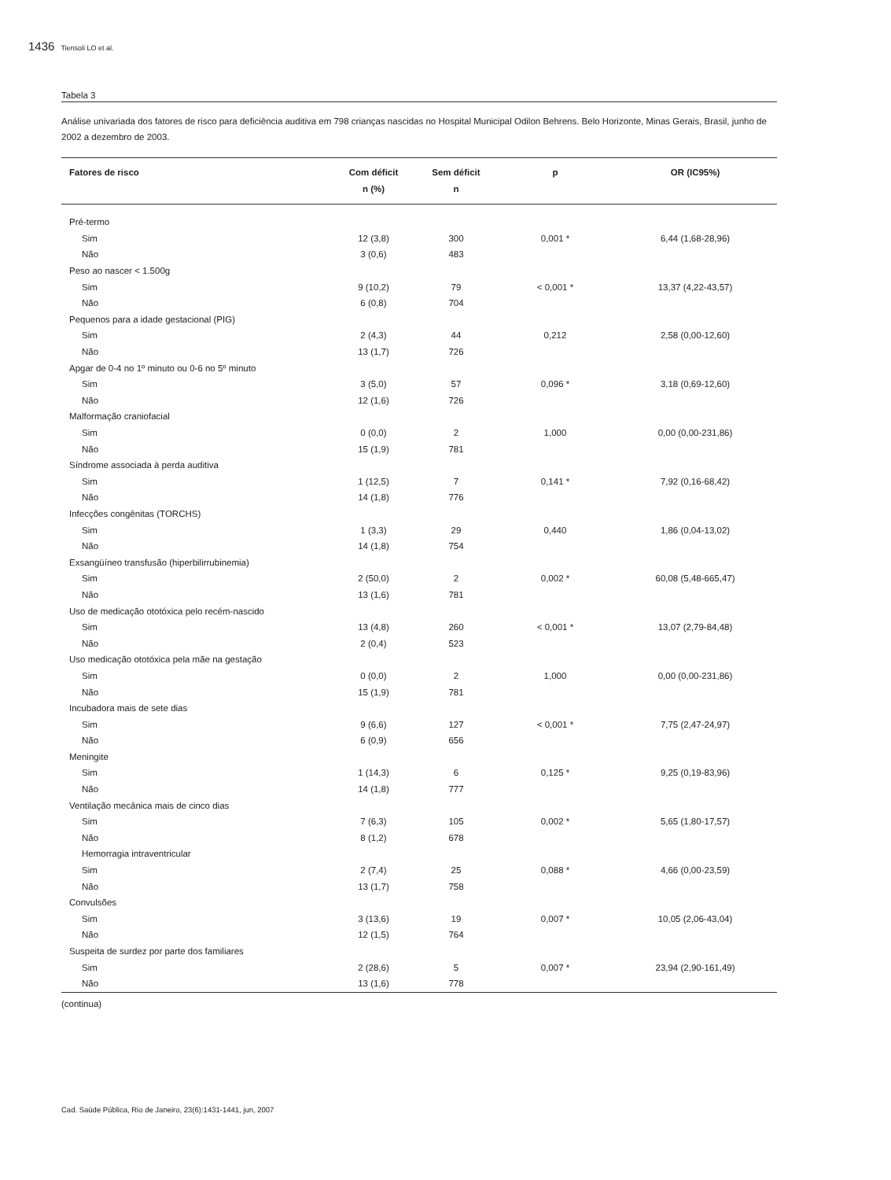1436 Tiensoli LO et al.
Tabela 3
Análise univariada dos fatores de risco para deficiência auditiva em 798 crianças nascidas no Hospital Municipal Odilon Behrens. Belo Horizonte, Minas Gerais, Brasil, junho de 2002 a dezembro de 2003.
| Fatores de risco | Com déficit n (%) | Sem déficit n | p | OR (IC95%) |
| --- | --- | --- | --- | --- |
| Pré-termo | | | | |
| Sim | 12 (3,8) | 300 | 0,001 * | 6,44 (1,68-28,96) |
| Não | 3 (0,6) | 483 | | |
| Peso ao nascer < 1.500g | | | | |
| Sim | 9 (10,2) | 79 | < 0,001 * | 13,37 (4,22-43,57) |
| Não | 6 (0,8) | 704 | | |
| Pequenos para a idade gestacional (PIG) | | | | |
| Sim | 2 (4,3) | 44 | 0,212 | 2,58 (0,00-12,60) |
| Não | 13 (1,7) | 726 | | |
| Apgar de 0-4 no 1º minuto ou 0-6 no 5º minuto | | | | |
| Sim | 3 (5,0) | 57 | 0,096 * | 3,18 (0,69-12,60) |
| Não | 12 (1,6) | 726 | | |
| Malformação craniofacial | | | | |
| Sim | 0 (0,0) | 2 | 1,000 | 0,00 (0,00-231,86) |
| Não | 15 (1,9) | 781 | | |
| Síndrome associada à perda auditiva | | | | |
| Sim | 1 (12,5) | 7 | 0,141 * | 7,92 (0,16-68,42) |
| Não | 14 (1,8) | 776 | | |
| Infecções congênitas (TORCHS) | | | | |
| Sim | 1 (3,3) | 29 | 0,440 | 1,86 (0,04-13,02) |
| Não | 14 (1,8) | 754 | | |
| Exsangüíneo transfusão (hiperbilirrubinemia) | | | | |
| Sim | 2 (50,0) | 2 | 0,002 * | 60,08 (5,48-665,47) |
| Não | 13 (1,6) | 781 | | |
| Uso de medicação ototóxica pelo recém-nascido | | | | |
| Sim | 13 (4,8) | 260 | < 0,001 * | 13,07 (2,79-84,48) |
| Não | 2 (0,4) | 523 | | |
| Uso medicação ototóxica pela mãe na gestação | | | | |
| Sim | 0 (0,0) | 2 | 1,000 | 0,00 (0,00-231,86) |
| Não | 15 (1,9) | 781 | | |
| Incubadora mais de sete dias | | | | |
| Sim | 9 (6,6) | 127 | < 0,001 * | 7,75 (2,47-24,97) |
| Não | 6 (0,9) | 656 | | |
| Meningite | | | | |
| Sim | 1 (14,3) | 6 | 0,125 * | 9,25 (0,19-83,96) |
| Não | 14 (1,8) | 777 | | |
| Ventilação mecânica mais de cinco dias | | | | |
| Sim | 7 (6,3) | 105 | 0,002 * | 5,65 (1,80-17,57) |
| Não | 8 (1,2) | 678 | | |
| Hemorragia intraventricular | | | | |
| Sim | 2 (7,4) | 25 | 0,088 * | 4,66 (0,00-23,59) |
| Não | 13 (1,7) | 758 | | |
| Convulsões | | | | |
| Sim | 3 (13,6) | 19 | 0,007 * | 10,05 (2,06-43,04) |
| Não | 12 (1,5) | 764 | | |
| Suspeita de surdez por parte dos familiares | | | | |
| Sim | 2 (28,6) | 5 | 0,007 * | 23,94 (2,90-161,49) |
| Não | 13 (1,6) | 778 | | |
(continua)
Cad. Saúde Pública, Rio de Janeiro, 23(6):1431-1441, jun, 2007